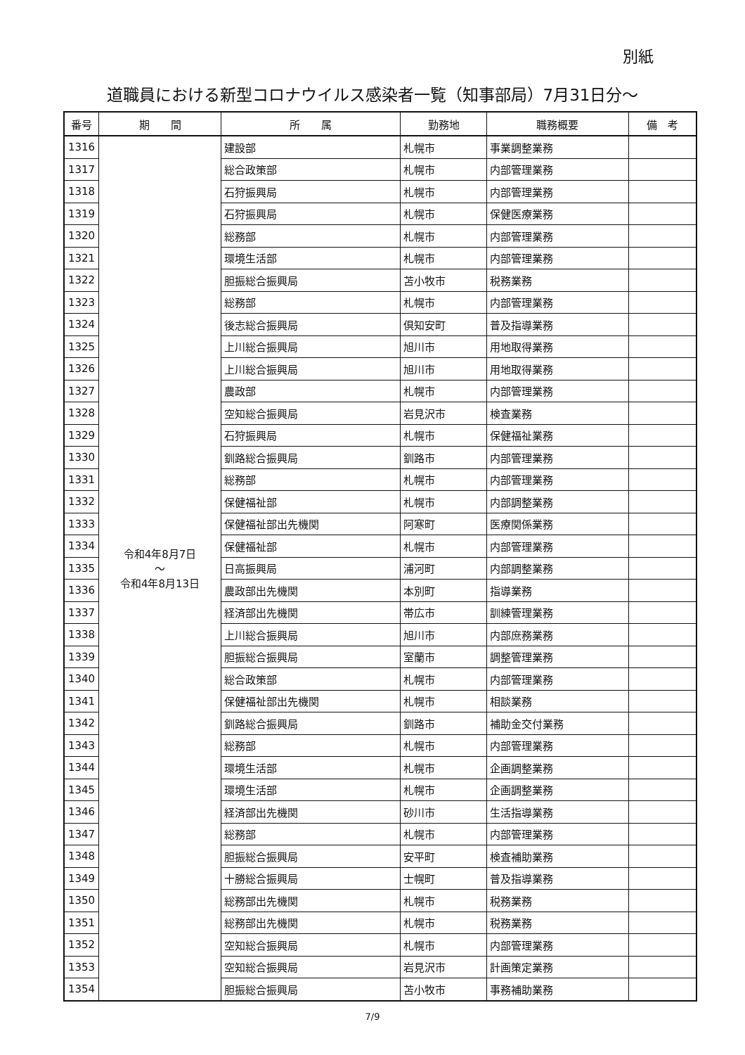別紙
道職員における新型コロナウイルス感染者一覧（知事部局）7月31日分～
| 番号 | 期 間 | 所 属 | 勤務地 | 職務概要 | 備 考 |
| --- | --- | --- | --- | --- | --- |
| 1316 | 令和4年8月7日 ～ 令和4年8月13日 | 建設部 | 札幌市 | 事業調整業務 | |
| 1317 | | 総合政策部 | 札幌市 | 内部管理業務 | |
| 1318 | | 石狩振興局 | 札幌市 | 内部管理業務 | |
| 1319 | | 石狩振興局 | 札幌市 | 保健医療業務 | |
| 1320 | | 総務部 | 札幌市 | 内部管理業務 | |
| 1321 | | 環境生活部 | 札幌市 | 内部管理業務 | |
| 1322 | | 胆振総合振興局 | 苫小牧市 | 税務業務 | |
| 1323 | | 総務部 | 札幌市 | 内部管理業務 | |
| 1324 | | 後志総合振興局 | 倶知安町 | 普及指導業務 | |
| 1325 | | 上川総合振興局 | 旭川市 | 用地取得業務 | |
| 1326 | | 上川総合振興局 | 旭川市 | 用地取得業務 | |
| 1327 | | 農政部 | 札幌市 | 内部管理業務 | |
| 1328 | | 空知総合振興局 | 岩見沢市 | 検査業務 | |
| 1329 | | 石狩振興局 | 札幌市 | 保健福祉業務 | |
| 1330 | | 釧路総合振興局 | 釧路市 | 内部管理業務 | |
| 1331 | | 総務部 | 札幌市 | 内部管理業務 | |
| 1332 | | 保健福祉部 | 札幌市 | 内部調整業務 | |
| 1333 | | 保健福祉部出先機関 | 阿寒町 | 医療関係業務 | |
| 1334 | | 保健福祉部 | 札幌市 | 内部管理業務 | |
| 1335 | | 日高振興局 | 浦河町 | 内部調整業務 | |
| 1336 | | 農政部出先機関 | 本別町 | 指導業務 | |
| 1337 | | 経済部出先機関 | 帯広市 | 訓練管理業務 | |
| 1338 | | 上川総合振興局 | 旭川市 | 内部庶務業務 | |
| 1339 | | 胆振総合振興局 | 室蘭市 | 調整管理業務 | |
| 1340 | | 総合政策部 | 札幌市 | 内部管理業務 | |
| 1341 | | 保健福祉部出先機関 | 札幌市 | 相談業務 | |
| 1342 | | 釧路総合振興局 | 釧路市 | 補助金交付業務 | |
| 1343 | | 総務部 | 札幌市 | 内部管理業務 | |
| 1344 | | 環境生活部 | 札幌市 | 企画調整業務 | |
| 1345 | | 環境生活部 | 札幌市 | 企画調整業務 | |
| 1346 | | 経済部出先機関 | 砂川市 | 生活指導業務 | |
| 1347 | | 総務部 | 札幌市 | 内部管理業務 | |
| 1348 | | 胆振総合振興局 | 安平町 | 検査補助業務 | |
| 1349 | | 十勝総合振興局 | 士幌町 | 普及指導業務 | |
| 1350 | | 総務部出先機関 | 札幌市 | 税務業務 | |
| 1351 | | 総務部出先機関 | 札幌市 | 税務業務 | |
| 1352 | | 空知総合振興局 | 札幌市 | 内部管理業務 | |
| 1353 | | 空知総合振興局 | 岩見沢市 | 計画策定業務 | |
| 1354 | | 胆振総合振興局 | 苫小牧市 | 事務補助業務 | |
7/9